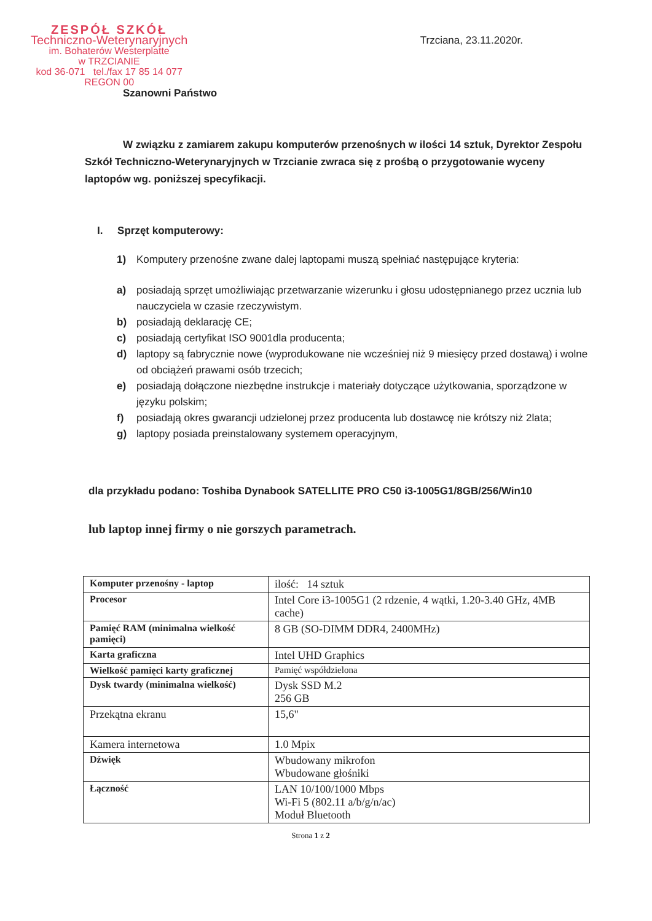ZESPÓŁ SZKÓŁ
Techniczno-Weterynaryjnych
im. Bohaterów Westerplatte
w TRZCIANIE
kod 36-071 tel./fax 17 85 14 077
REGON 00
Trzciana, 23.11.2020r.
Szanowni Państwo
W związku z zamiarem zakupu komputerów przenośnych w ilości 14 sztuk, Dyrektor Zespołu Szkół Techniczno-Weterynaryjnych w Trzcianie zwraca się z prośbą o przygotowanie wyceny laptopów wg. poniższej specyfikacji.
I. Sprzęt komputerowy:
1) Komputery przenośne zwane dalej laptopami muszą spełniać następujące kryteria:
a) posiadają sprzęt umożliwiając przetwarzanie wizerunku i głosu udostępnianego przez ucznia lub nauczyciela w czasie rzeczywistym.
b) posiadają deklarację CE;
c) posiadają certyfikat ISO 9001dla producenta;
d) laptopy są fabrycznie nowe (wyprodukowane nie wcześniej niż 9 miesięcy przed dostawą) i wolne od obciążeń prawami osób trzecich;
e) posiadają dołączone niezbędne instrukcje i materiały dotyczące użytkowania, sporządzone w języku polskim;
f) posiadają okres gwarancji udzielonej przez producenta lub dostawcę nie krótszy niż 2lata;
g) laptopy posiada preinstalowany systemem operacyjnym,
dla przykładu podano: Toshiba Dynabook SATELLITE PRO C50 i3-1005G1/8GB/256/Win10
lub laptop innej firmy o nie gorszych parametrach.
| Komputer przenośny - laptop | ilość: 14 sztuk |
| Procesor | Intel Core i3-1005G1 (2 rdzenie, 4 wątki, 1.20-3.40 GHz, 4MB cache) |
| Pamięć RAM (minimalna wielkość pamięci) | 8 GB (SO-DIMM DDR4, 2400MHz) |
| Karta graficzna | Intel UHD Graphics |
| Wielkość pamięci karty graficznej | Pamięć współdzielona |
| Dysk twardy (minimalna wielkość) | Dysk SSD M.2 256 GB |
| Przekątna ekranu | 15,6" |
| Kamera internetowa | 1.0 Mpix |
| Dźwięk | Wbudowany mikrofon Wbudowane głośniki |
| Łączność | LAN 10/100/1000 Mbps Wi-Fi 5 (802.11 a/b/g/n/ac) Moduł Bluetooth |
Strona 1 z 2